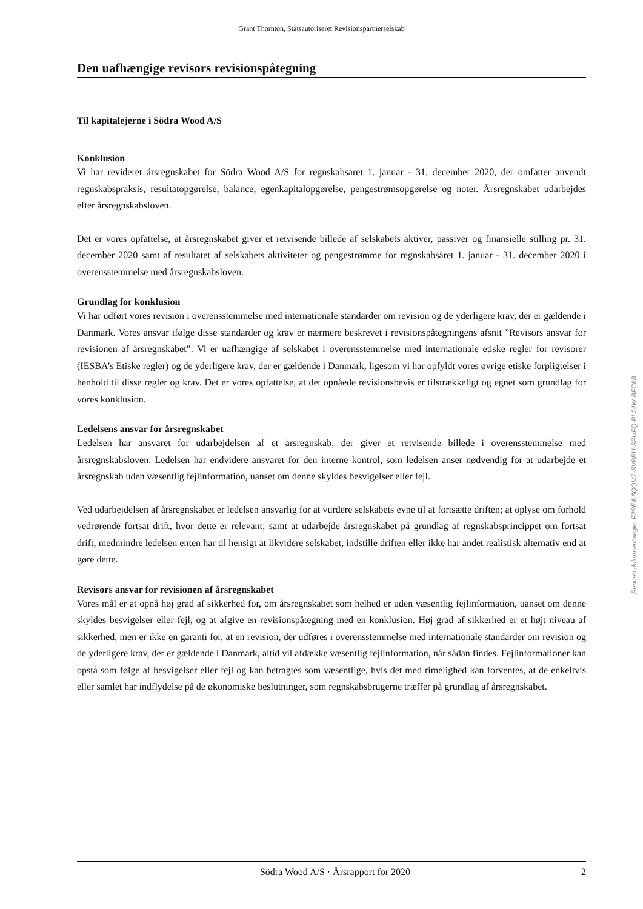Grant Thornton, Statsautoriseret Revisionspartnerselskab
Den uafhængige revisors revisionspåtegning
Til kapitalejerne i Södra Wood A/S
Konklusion
Vi har revideret årsregnskabet for Södra Wood A/S for regnskabsåret 1. januar - 31. december 2020, der omfatter anvendt regnskabspraksis, resultatopgørelse, balance, egenkapitalopgørelse, pengestrømsopgørelse og noter. Årsregnskabet udarbejdes efter årsregnskabsloven.
Det er vores opfattelse, at årsregnskabet giver et retvisende billede af selskabets aktiver, passiver og finansielle stilling pr. 31. december 2020 samt af resultatet af selskabets aktiviteter og pengestrømme for regnskabsåret 1. januar - 31. december 2020 i overensstemmelse med årsregnskabsloven.
Grundlag for konklusion
Vi har udført vores revision i overensstemmelse med internationale standarder om revision og de yderligere krav, der er gældende i Danmark. Vores ansvar ifølge disse standarder og krav er nærmere beskrevet i revisionspåtegningens afsnit ”Revisors ansvar for revisionen af årsregnskabet”. Vi er uafhængige af selskabet i overensstemmelse med internationale etiske regler for revisorer (IESBA’s Etiske regler) og de yderligere krav, der er gældende i Danmark, ligesom vi har opfyldt vores øvrige etiske forpligtelser i henhold til disse regler og krav. Det er vores opfattelse, at det opnåede revisionsbevis er tilstrækkeligt og egnet som grundlag for vores konklusion.
Ledelsens ansvar for årsregnskabet
Ledelsen har ansvaret for udarbejdelsen af et årsregnskab, der giver et retvisende billede i overensstemmelse med årsregnskabsloven. Ledelsen har endvidere ansvaret for den interne kontrol, som ledelsen anser nødvendig for at udarbejde et årsregnskab uden væsentlig fejlinformation, uanset om denne skyldes besvigelser eller fejl.
Ved udarbejdelsen af årsregnskabet er ledelsen ansvarlig for at vurdere selskabets evne til at fortsætte driften; at oplyse om forhold vedrørende fortsat drift, hvor dette er relevant; samt at udarbejde årsregnskabet på grundlag af regnskabsprincippet om fortsat drift, medmindre ledelsen enten har til hensigt at likvidere selskabet, indstille driften eller ikke har andet realistisk alternativ end at gøre dette.
Revisors ansvar for revisionen af årsregnskabet
Vores mål er at opnå høj grad af sikkerhed for, om årsregnskabet som helhed er uden væsentlig fejlinformation, uanset om denne skyldes besvigelser eller fejl, og at afgive en revisionspåtegning med en konklusion. Høj grad af sikkerhed er et højt niveau af sikkerhed, men er ikke en garanti for, at en revision, der udføres i overensstemmelse med internationale standarder om revision og de yderligere krav, der er gældende i Danmark, altid vil afdække væsentlig fejlinformation, når sådan findes. Fejlinformationer kan opstå som følge af besvigelser eller fejl og kan betragtes som væsentlige, hvis det med rimelighed kan forventes, at de enkeltvis eller samlet har indflydelse på de økonomiske beslutninger, som regnskabsbrugerne træffer på grundlag af årsregnskabet.
Penneo dokumentnøgle: F2SE4-6QQM2-SVBBU-SPUFQ-PL24W-BFC6B
Södra Wood A/S · Årsrapport for 2020 2